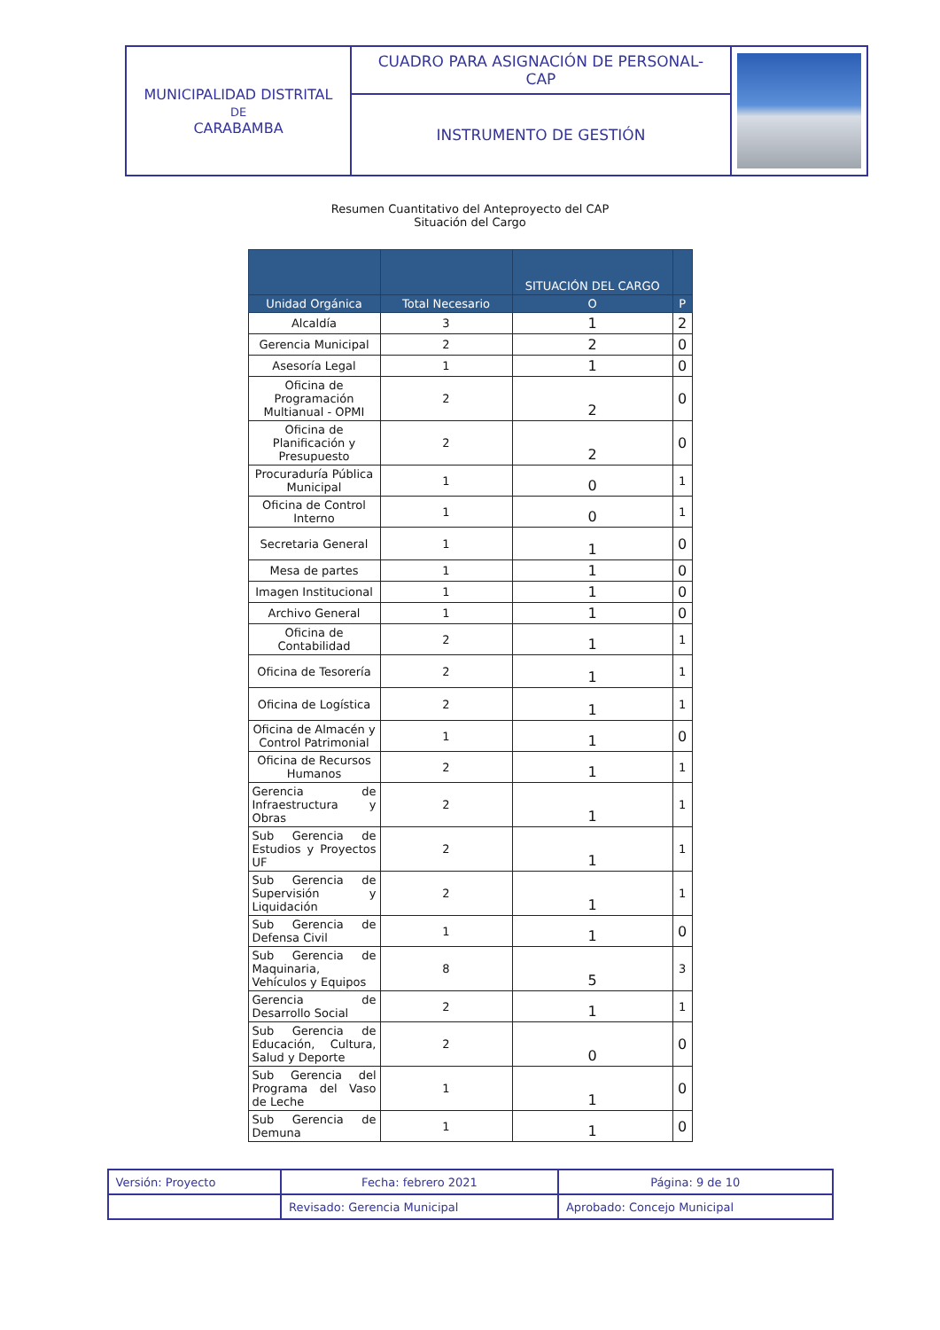| MUNICIPALIDAD DISTRITAL DE CARABAMBA | CUADRO PARA ASIGNACIÓN DE PERSONAL- CAP | |
| | INSTRUMENTO DE GESTIÓN | |
Resumen Cuantitativo del Anteproyecto del CAP
Situación del Cargo
| | | SITUACIÓN DEL CARGO | |
| --- | --- | --- | --- |
| Unidad Orgánica | Total Necesario | O | P |
| Alcaldía | 3 | 1 | 2 |
| Gerencia Municipal | 2 | 2 | 0 |
| Asesoría Legal | 1 | 1 | 0 |
| Oficina de Programación Multianual - OPMI | 2 | 2 | 0 |
| Oficina de Planificación y Presupuesto | 2 | 2 | 0 |
| Procuraduría Pública Municipal | 1 | 0 | 1 |
| Oficina de Control Interno | 1 | 0 | 1 |
| Secretaria General | 1 | 1 | 0 |
| Mesa de partes | 1 | 1 | 0 |
| Imagen Institucional | 1 | 1 | 0 |
| Archivo General | 1 | 1 | 0 |
| Oficina de Contabilidad | 2 | 1 | 1 |
| Oficina de Tesorería | 2 | 1 | 1 |
| Oficina de Logística | 2 | 1 | 1 |
| Oficina de Almacén y Control Patrimonial | 1 | 1 | 0 |
| Oficina de Recursos Humanos | 2 | 1 | 1 |
| Gerencia de Infraestructura y Obras | 2 | 1 | 1 |
| Sub Gerencia de Estudios y Proyectos UF | 2 | 1 | 1 |
| Sub Gerencia de Supervisión y Liquidación | 2 | 1 | 1 |
| Sub Gerencia de Defensa Civil | 1 | 1 | 0 |
| Sub Gerencia de Maquinaria, Vehículos y Equipos | 8 | 5 | 3 |
| Gerencia de Desarrollo Social | 2 | 1 | 1 |
| Sub Gerencia de Educación, Cultura, Salud y Deporte | 2 | 0 | 0 |
| Sub Gerencia del Programa del Vaso de Leche | 1 | 1 | 0 |
| Sub Gerencia de Demuna | 1 | 1 | 0 |
| Versión: Proyecto | Fecha: febrero 2021 | Página: 9 de 10 |
| | Revisado: Gerencia Municipal | Aprobado: Concejo Municipal |